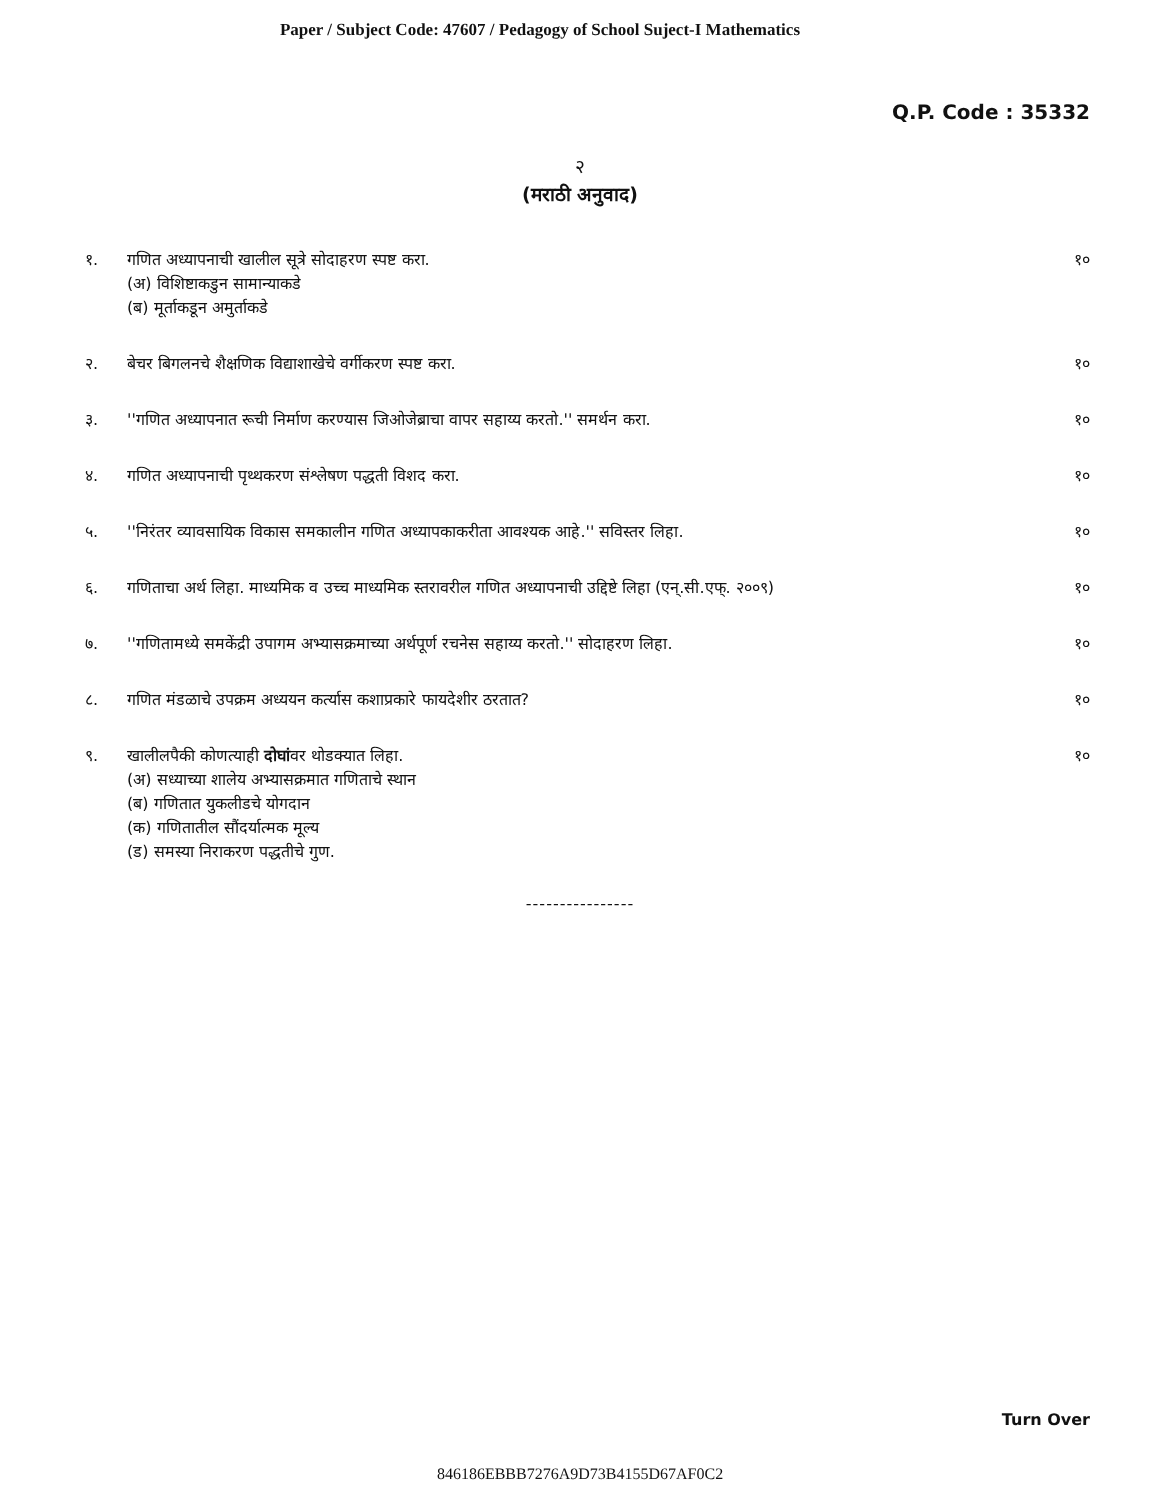Paper / Subject Code: 47607 / Pedagogy of School Suject-I Mathematics
Q.P. Code : 35332
२
(मराठी अनुवाद)
१. गणित अध्यापनाची खालील सूत्रे सोदाहरण स्पष्ट करा.
(अ) विशिष्टाकडुन सामान्याकडे
(ब) मूर्ताकडून अमुर्ताकडे
१०
२. बेचर बिगलनचे शैक्षणिक विद्याशाखेचे वर्गीकरण स्पष्ट करा.
१०
३. ''गणित अध्यापनात रूची निर्माण करण्यास जिओजेब्राचा वापर सहाय्य करतो.'' समर्थन करा.
१०
४. गणित अध्यापनाची पृथ्थकरण संश्लेषण पद्धती विशद करा.
१०
५. ''निरंतर व्यावसायिक विकास समकालीन गणित अध्यापकाकरीता आवश्यक आहे.'' सविस्तर लिहा.
१०
६. गणिताचा अर्थ लिहा. माध्यमिक व उच्च माध्यमिक स्तरावरील गणित अध्यापनाची उद्दिष्टे लिहा (एन्.सी.एफ्. २००९)
१०
७. ''गणितामध्ये समकेंद्री उपागम अभ्यासक्रमाच्या अर्थपूर्ण रचनेस सहाय्य करतो.'' सोदाहरण लिहा.
१०
८. गणित मंडळाचे उपक्रम अध्ययन कर्त्यास कशाप्रकारे फायदेशीर ठरतात?
१०
९. खालीलपैकी कोणत्याही दोघांवर थोडक्यात लिहा.
(अ) सध्याच्या शालेय अभ्यासक्रमात गणिताचे स्थान
(ब) गणितात युकलीडचे योगदान
(क) गणितातील सौंदर्यात्मक मूल्य
(ड) समस्या निराकरण पद्धतीचे गुण.
१०
----------------
Turn Over
846186EBBB7276A9D73B4155D67AF0C2